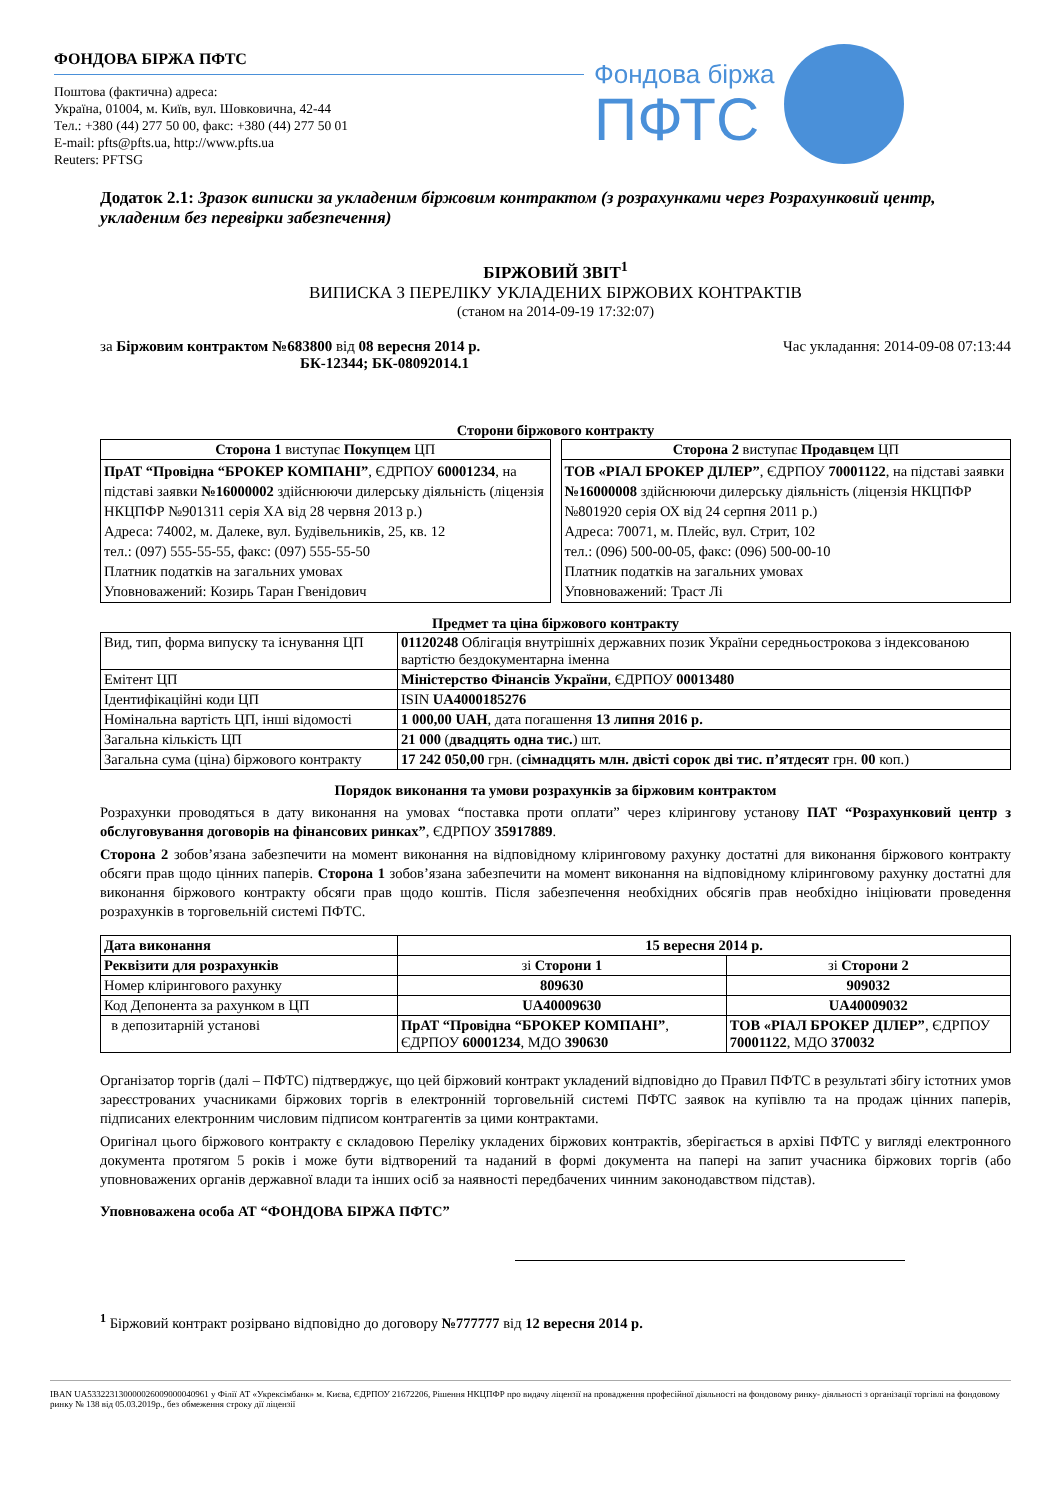ФОНДОВА БІРЖА ПФТС
Поштова (фактична) адреса:
Україна, 01004, м. Київ, вул. Шовковична, 42-44
Тел.: +380 (44) 277 50 00, факс: +380 (44) 277 50 01
E-mail: pfts@pfts.ua, http://www.pfts.ua
Reuters: PFTSG
Фондова біржа
ПФТС
Додаток 2.1: Зразок виписки за укладеним біржовим контрактом (з розрахунками через Розрахунковий центр, укладеним без перевірки забезпечення)
БІРЖОВИЙ ЗВІТ<sup>1</sup>
ВИПИСКА З ПЕРЕЛІКУ УКЛАДЕНИХ БІРЖОВИХ КОНТРАКТІВ
(станом на 2014-09-19 17:32:07)
за Біржовим контрактом №683800 від 08 вересня 2014 р.
БК-12344; БК-08092014.1
Час укладання: 2014-09-08 07:13:44
Сторони біржового контракту
| Сторона 1 виступає Покупцем ЦП |
| --- |
| ПрАТ “Провідна “БРОКЕР КОМПАНІ” , ЄДРПОУ 60001234 , на підставі заявки №16000002 здійснюючи дилерську діяльність (ліцензія НКЦПФР №901311 серія ХА від 28 червня 2013 р.) Адреса: 74002, м. Далеке, вул. Будівельників, 25, кв. 12 тел.: (097) 555-55-55, факс: (097) 555-55-50 Платник податків на загальних умовах Уповноважений: Козирь Таран Гвенідович |
| Сторона 2 виступає Продавцем ЦП |
| --- |
| ТОВ «РІАЛ БРОКЕР ДІЛЕР” , ЄДРПОУ 70001122 , на підставі заявки №16000008 здійснюючи дилерську діяльність (ліцензія НКЦПФР №801920 серія ОХ від 24 серпня 2011 р.) Адреса: 70071, м. Плейс, вул. Стрит, 102 тел.: (096) 500-00-05, факс: (096) 500-00-10 Платник податків на загальних умовах Уповноважений: Траст Лі |
Предмет та ціна біржового контракту
| Вид, тип, форма випуску та існування ЦП | 01120248 Облігація внутрішніх державних позик України середньострокова з індексованою вартістю бездокументарна іменна |
| Емітент ЦП | Міністерство Фінансів України , ЄДРПОУ 00013480 |
| Ідентифікаційні коди ЦП | ISIN UA4000185276 |
| Номінальна вартість ЦП, інші відомості | 1 000,00 UAH , дата погашення 13 липня 2016 р. |
| Загальна кількість ЦП | 21 000 ( двадцять одна тис. ) шт. |
| Загальна сума (ціна) біржового контракту | 17 242 050,00 грн. ( сімнадцять млн. двісті сорок дві тис. п’ятдесят грн. 00 коп.) |
Порядок виконання та умови розрахунків за біржовим контрактом
Розрахунки проводяться в дату виконання на умовах “поставка проти оплати” через клірингову установу ПАТ “Розрахунковий центр з обслуговування договорів на фінансових ринках”, ЄДРПОУ 35917889.
Сторона 2 зобов’язана забезпечити на момент виконання на відповідному кліринговому рахунку достатні для виконання біржового контракту обсяги прав щодо цінних паперів. Сторона 1 зобов’язана забезпечити на момент виконання на відповідному кліринговому рахунку достатні для виконання біржового контракту обсяги прав щодо коштів. Після забезпечення необхідних обсягів прав необхідно ініціювати проведення розрахунків в торговельній системі ПФТС.
| Дата виконання | 15 вересня 2014 р. | |
| Реквізити для розрахунків | зі Сторони 1 | зі Сторони 2 |
| Номер клірингового рахунку | 809630 | 909032 |
| Код Депонента за рахунком в ЦП | UA40009630 | UA40009032 |
| в депозитарній установі | ПрАТ “Провідна “БРОКЕР КОМПАНІ” , ЄДРПОУ 60001234 , МДО 390630 | ТОВ «РІАЛ БРОКЕР ДІЛЕР” , ЄДРПОУ 70001122 , МДО 370032 |
Організатор торгів (далі – ПФТС) підтверджує, що цей біржовий контракт укладений відповідно до Правил ПФТС в результаті збігу істотних умов зареєстрованих учасниками біржових торгів в електронній торговельній системі ПФТС заявок на купівлю та на продаж цінних паперів, підписаних електронним числовим підписом контрагентів за цими контрактами.
Оригінал цього біржового контракту є складовою Переліку укладених біржових контрактів, зберігається в архіві ПФТС у вигляді електронного документа протягом 5 років і може бути відтворений та наданий в формі документа на папері на запит учасника біржових торгів (або уповноважених органів державної влади та інших осіб за наявності передбачених чинним законодавством підстав).
Уповноважена особа АТ “ФОНДОВА БІРЖА ПФТС”
<sup>1</sup> Біржовий контракт розірвано відповідно до договору №777777 від 12 вересня 2014 р.
IBAN UA533223130000026009000040961 у Філії АТ «Укрексімбанк» м. Києва, ЄДРПОУ 21672206, Рішення НКЦПФР про видачу ліцензії на провадження професійної діяльності на фондовому ринку- діяльності з організації торгівлі на фондовому ринку № 138 від 05.03.2019р., без обмеження строку дії ліцензії